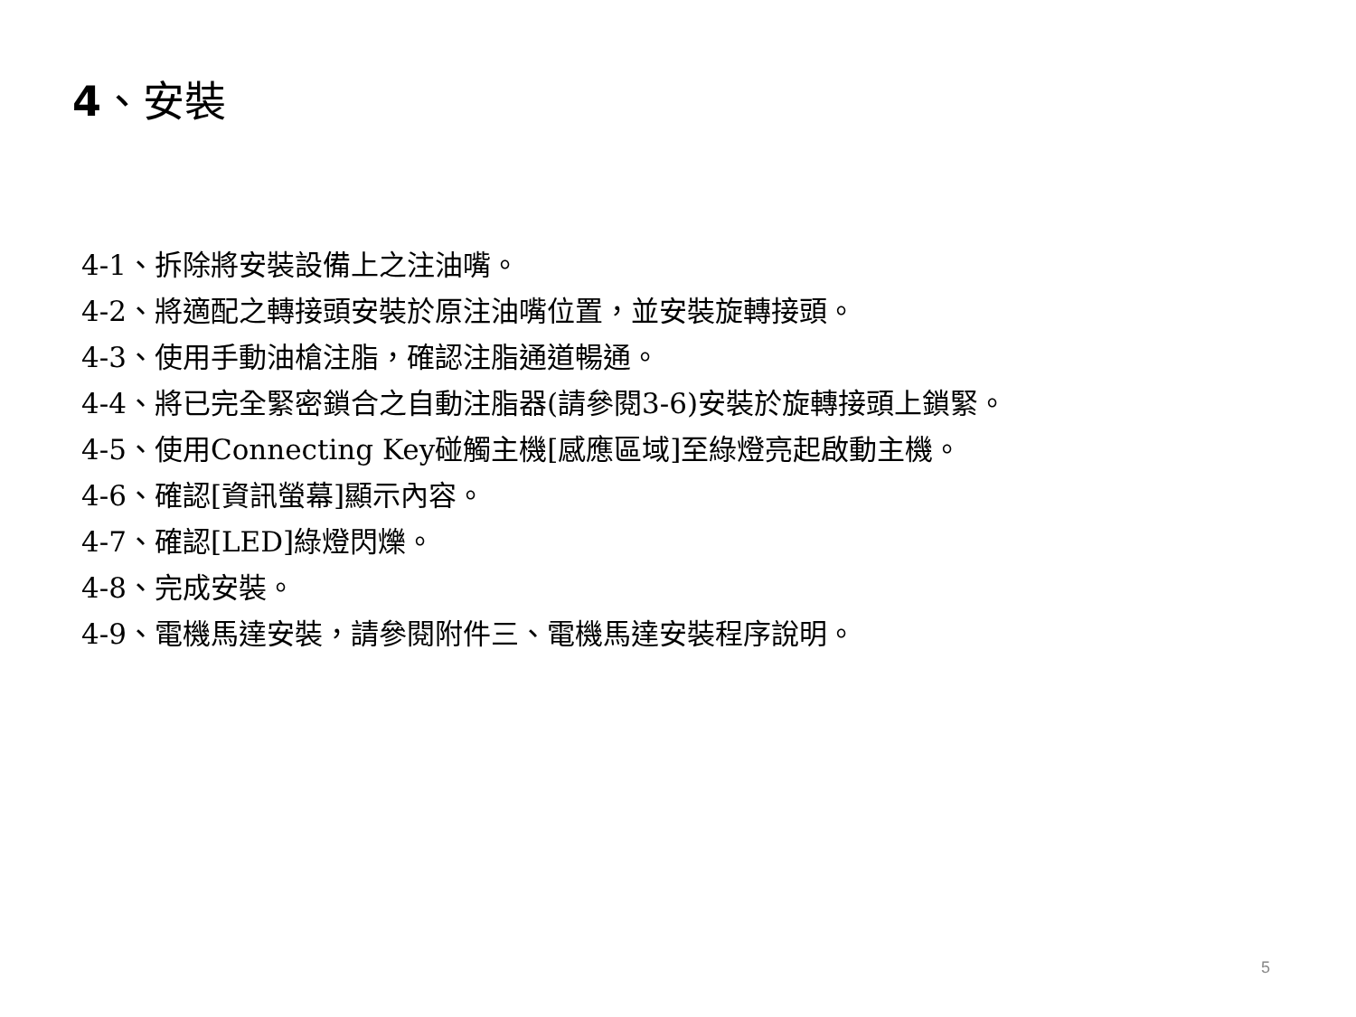4、安裝
4-1、拆除將安裝設備上之注油嘴。
4-2、將適配之轉接頭安裝於原注油嘴位置，並安裝旋轉接頭。
4-3、使用手動油槍注脂，確認注脂通道暢通。
4-4、將已完全緊密鎖合之自動注脂器(請參閱3-6)安裝於旋轉接頭上鎖緊。
4-5、使用Connecting Key碰觸主機[感應區域]至綠燈亮起啟動主機。
4-6、確認[資訊螢幕]顯示內容。
4-7、確認[LED]綠燈閃爍。
4-8、完成安裝。
4-9、電機馬達安裝，請參閱附件三、電機馬達安裝程序說明。
5